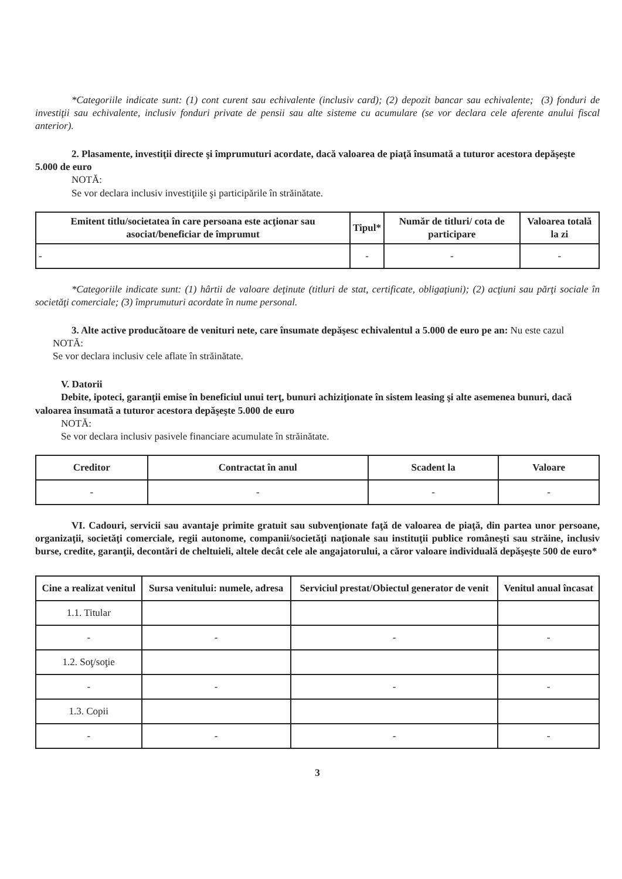*Categoriile indicate sunt: (1) cont curent sau echivalente (inclusiv card); (2) depozit bancar sau echivalente; (3) fonduri de investiţii sau echivalente, inclusiv fonduri private de pensii sau alte sisteme cu acumulare (se vor declara cele aferente anului fiscal anterior).
2. Plasamente, investiţii directe şi împrumuturi acordate, dacă valoarea de piaţă însumată a tuturor acestora depăşeşte 5.000 de euro
NOTĂ:
Se vor declara inclusiv investiţiile şi participările în străinătate.
| Emitent titlu/societatea în care persoana este acţionar sau asociat/beneficiar de împrumut | Tipul* | Număr de titluri/ cota de participare | Valoarea totală la zi |
| --- | --- | --- | --- |
| - | - | - | - |
*Categoriile indicate sunt: (1) hârtii de valoare deţinute (titluri de stat, certificate, obligaţiuni); (2) acţiuni sau părţi sociale în societăţi comerciale; (3) împrumuturi acordate în nume personal.
3. Alte active producătoare de venituri nete, care însumate depăşesc echivalentul a 5.000 de euro pe an: Nu este cazul
NOTĂ:
Se vor declara inclusiv cele aflate în străinătate.
V. Datorii
Debite, ipoteci, garanţii emise în beneficiul unui terţ, bunuri achiziţionate în sistem leasing şi alte asemenea bunuri, dacă valoarea însumată a tuturor acestora depăşeşte 5.000 de euro
NOTĂ:
Se vor declara inclusiv pasivele financiare acumulate în străinătate.
| Creditor | Contractat în anul | Scadent la | Valoare |
| --- | --- | --- | --- |
| - | - | - | - |
VI. Cadouri, servicii sau avantaje primite gratuit sau subvenţionate faţă de valoarea de piaţă, din partea unor persoane, organizaţii, societăţi comerciale, regii autonome, companii/societăţi naţionale sau instituţii publice româneşti sau străine, inclusiv burse, credite, garanţii, decontări de cheltuieli, altele decât cele ale angajatorului, a căror valoare individuală depăşeşte 500 de euro*
| Cine a realizat venitul | Sursa venitului: numele, adresa | Serviciul prestat/Obiectul generator de venit | Venitul anual încasat |
| --- | --- | --- | --- |
| 1.1. Titular | | | |
| - | - | - | - |
| 1.2. Soţ/soţie | | | |
| - | - | - | - |
| 1.3. Copii | | | |
| - | - | - | - |
3